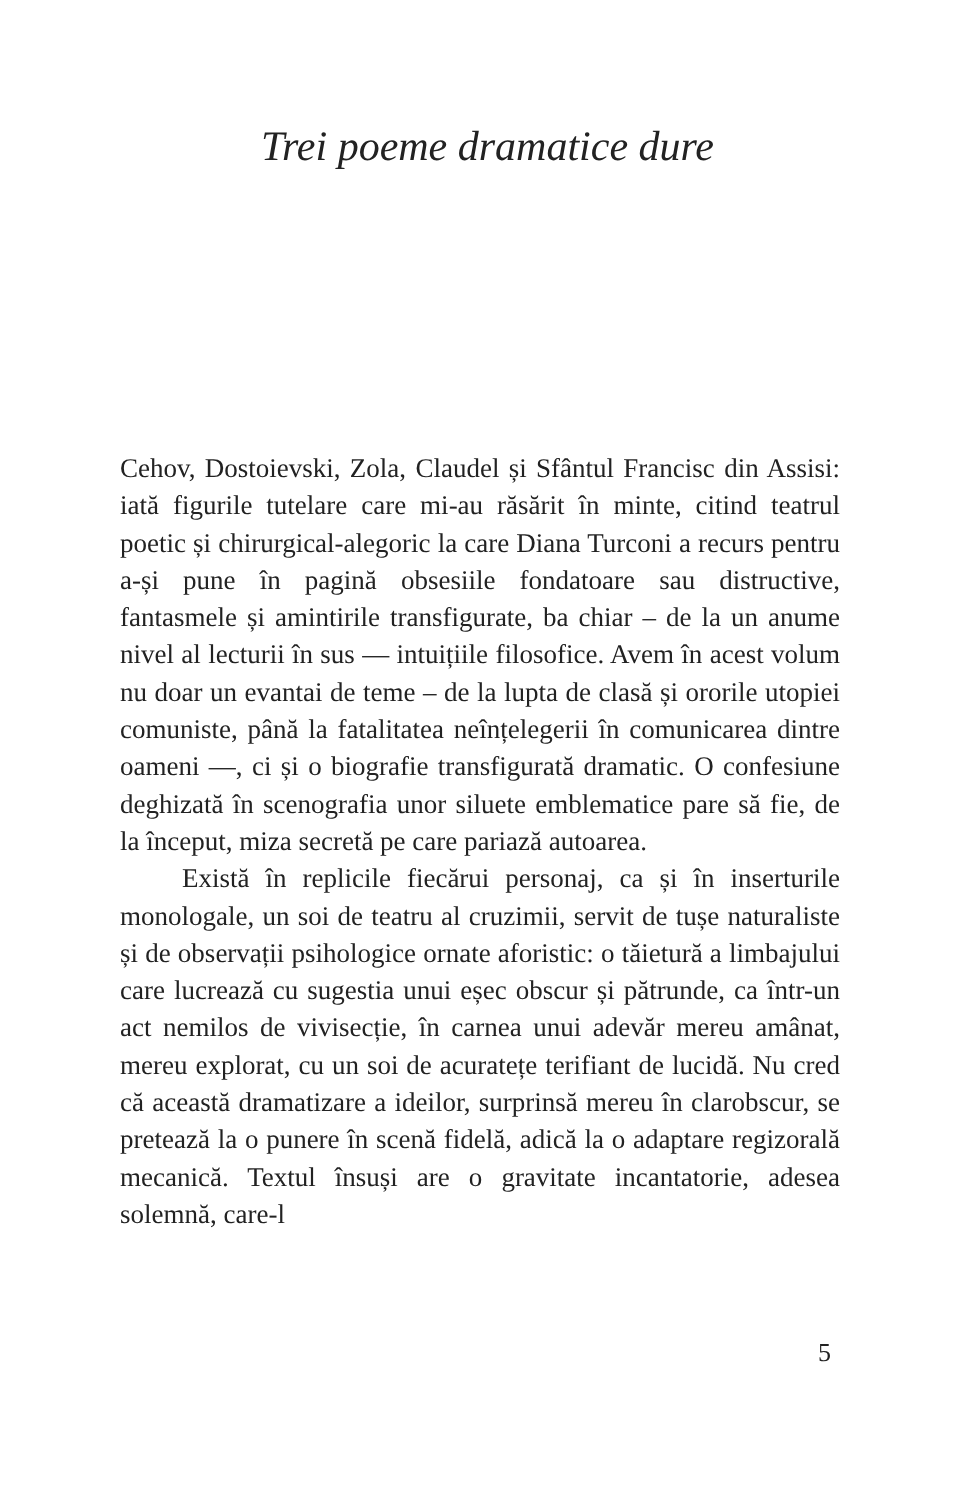Trei poeme dramatice dure
Cehov, Dostoievski, Zola, Claudel și Sfântul Francisc din Assisi: iată figurile tutelare care mi-au răsărit în minte, citind teatrul poetic și chirurgical-alegoric la care Diana Turconi a recurs pentru a-și pune în pagină obsesiile fondatoare sau distructive, fantasmele și amintirile transfigurate, ba chiar – de la un anume nivel al lecturii în sus — intuițiile filosofice. Avem în acest volum nu doar un evantai de teme – de la lupta de clasă și ororile utopiei comuniste, până la fatalitatea neînțelegerii în comunicarea dintre oameni —, ci și o biografie transfigurată dramatic. O confesiune deghizată în scenografia unor siluete emblematice pare să fie, de la început, miza secretă pe care pariază autoarea.
Există în replicile fiecărui personaj, ca și în inserturile monologale, un soi de teatru al cruzimii, servit de tușe naturaliste și de observații psihologice ornate aforistic: o tăietură a limbajului care lucrează cu sugestia unui eșec obscur și pătrunde, ca într-un act nemilos de vivisecție, în carnea unui adevăr mereu amânat, mereu explorat, cu un soi de acuratețe terifiant de lucidă. Nu cred că această dramatizare a ideilor, surprinsă mereu în clarobscur, se pretează la o punere în scenă fidelă, adică la o adaptare regizorală mecanică. Textul însuși are o gravitate incantatorie, adesea solemnă, care-l
5